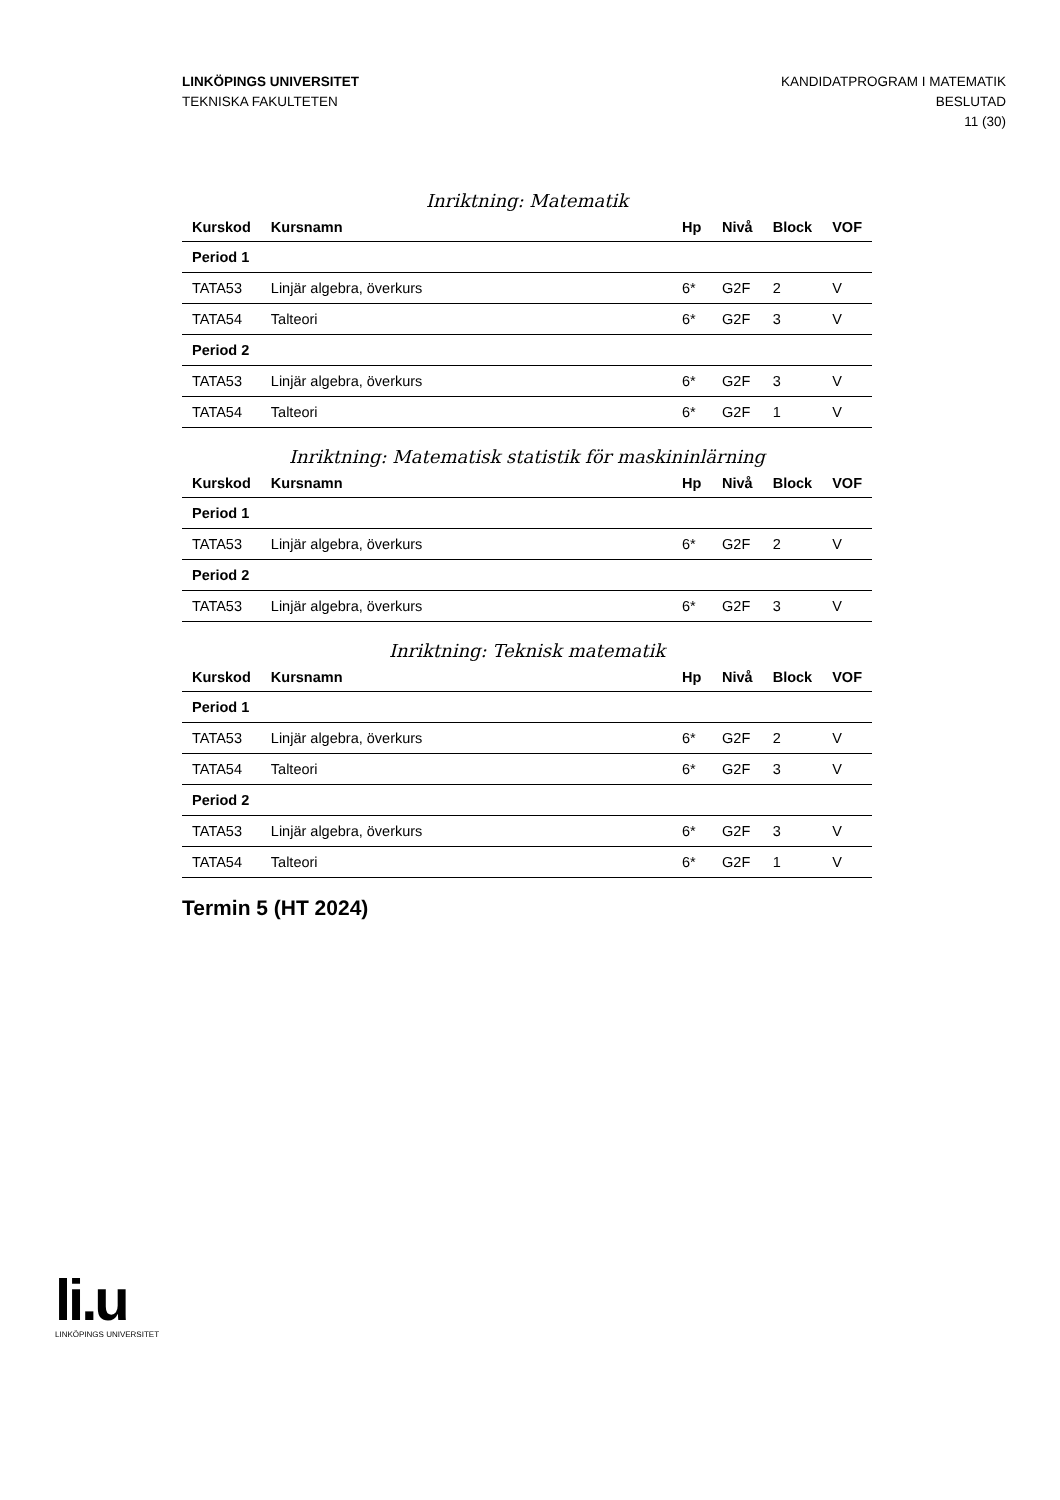LINKÖPINGS UNIVERSITET
TEKNISKA FAKULTETEN
KANDIDATPROGRAM I MATEMATIK
BESLUTAD
11 (30)
Inriktning: Matematik
| Kurskod | Kursnamn | Hp | Nivå | Block | VOF |
| --- | --- | --- | --- | --- | --- |
| Period 1 | | | | | |
| TATA53 | Linjär algebra, överkurs | 6* | G2F | 2 | V |
| TATA54 | Talteori | 6* | G2F | 3 | V |
| Period 2 | | | | | |
| TATA53 | Linjär algebra, överkurs | 6* | G2F | 3 | V |
| TATA54 | Talteori | 6* | G2F | 1 | V |
Inriktning: Matematisk statistik för maskininlärning
| Kurskod | Kursnamn | Hp | Nivå | Block | VOF |
| --- | --- | --- | --- | --- | --- |
| Period 1 | | | | | |
| TATA53 | Linjär algebra, överkurs | 6* | G2F | 2 | V |
| Period 2 | | | | | |
| TATA53 | Linjär algebra, överkurs | 6* | G2F | 3 | V |
Inriktning: Teknisk matematik
| Kurskod | Kursnamn | Hp | Nivå | Block | VOF |
| --- | --- | --- | --- | --- | --- |
| Period 1 | | | | | |
| TATA53 | Linjär algebra, överkurs | 6* | G2F | 2 | V |
| TATA54 | Talteori | 6* | G2F | 3 | V |
| Period 2 | | | | | |
| TATA53 | Linjär algebra, överkurs | 6* | G2F | 3 | V |
| TATA54 | Talteori | 6* | G2F | 1 | V |
Termin 5 (HT 2024)
li.u
LINKÖPINGS UNIVERSITET